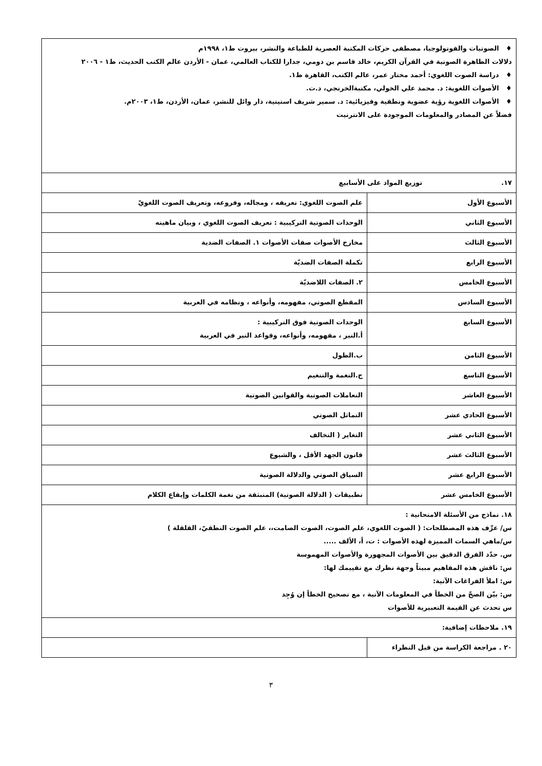| ♦ الصوتيات والفونولوجيا، مصطفى حركات المكتبة العصرية للطباعة والنشر، بيروت ط١، ١٩٩٨م دلالات الظاهرة الصوتية في القرآن الكريم، خالد قاسم بن دومي، جدارا للكتاب العالمي، عمان - الأردن عالم الكتب الحديث، ط١ - ٢٠٠٦ ♦ دراسة الصوت اللغوي: أحمد مختار عمر، عالم الكتب، القاهرة ط١. ♦ الأصوات اللغوية: د. محمد علي الخولي، مكتبةالخرنجي، د.ت. ♦ الأصوات اللغوية رؤية عضوية ونطقية وفيزيائية: د. سمير شريف استيتية، دار وائل للنشر، عمان، الأردن، ط١، ٢٠٠٣م. فضلاً عن المصادر والمعلومات الموجودة على الانترنيت | |
| ١٧. توزيع المواد على الأسابيع | |
| الأسبوع الأول | علم الصوت اللغوي: تعريفه ، ومجاله، وفروعه، وتعريف الصوت اللغويّ |
| الأسبوع الثاني | الوحدات الصوتية التركيبية : تعريف الصوت اللغوي ، وبيان ماهيته |
| الأسبوع الثالث | مخارج الأصوات صفات الأصوات ١. الصفات الضدية |
| الأسبوع الرابع | تكملة الصفات الضديّة |
| الأسبوع الخامس | ٢. الصفات اللاضديّة |
| الأسبوع السادس | المقطع الصوتي، مفهومه، وأنواعه ، ونظامه في العربية |
| الأسبوع السابع | الوحدات الصوتية فوق التركيبية : أ.النبر ، مفهومه، وأنواعه، وقواعد النبر في العربية |
| الأسبوع الثامن | ب.الطول |
| الأسبوع التاسع | ج.النغمة والتنغيم |
| الأسبوع العاشر | التعاملات الصوتية والقوانين الصوتية |
| الأسبوع الحادي عشر | التماثل الصوتي |
| الأسبوع الثاني عشر | التغاير ( التخالف |
| الأسبوع الثالث عشر | قانون الجهد الأقل ، والشيوع |
| الأسبوع الرابع عشر | السياق الصوتي والدلالة الصوتية |
| الأسبوع الخامس عشر | تطبيقات ( الدلالة الصوتية) المنبثقة من نغمة الكلمات وإيقاع الكلام |
| ١٨. نماذج من الأسئلة الامتحانية : س/ عرِّف هذه المصطلحات: ( الصوت اللغوي، علم الصوت، الصوت الصامت،، علم الصوت النطقيّ، القلقلة ) س/ماهي السمات المميزة لهذه الأصوات : ت، أ، الألف ..... س. حدّد الفرق الدقيق بين الأصوات المجهورة والأصوات المهموسة س: ناقش هذه المفاهيم مبيناً وجهة نظرك مع تقييمك لها: س: املأ الفراغات الآتية: س: بيّن الصحّ من الخطأ في المعلومات الآتية ، مع تصحيح الخطأ إن وُجِد س تحدث عن القيمة التعبيرية للأصوات | |
| ١٩. ملاحظات إضافية: | |
| ٢٠ . مراجعة الكراسة من قبل النظراء | |
٣